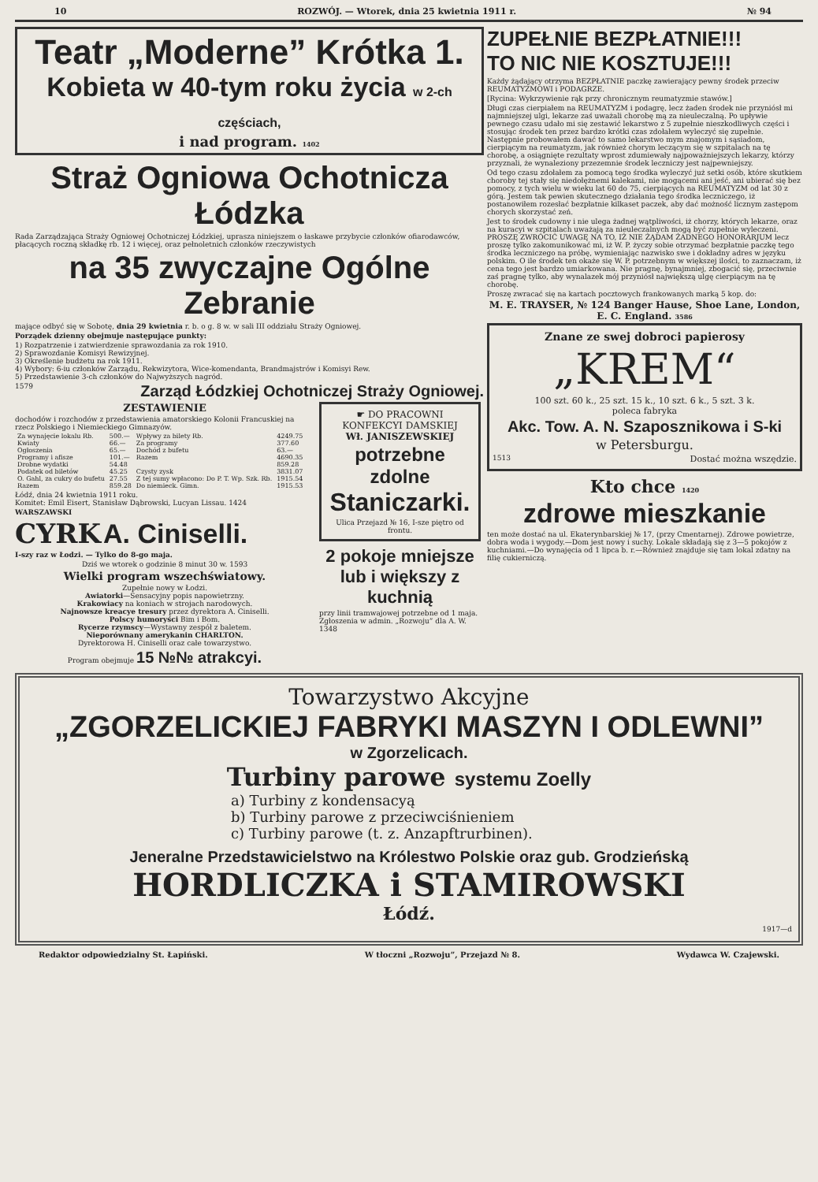10 ROZWÓJ. — Wtorek, dnia 25 kwietnia 1911 r. № 94
Teatr „Moderne” Krótka 1.
Kobieta w 40-tym roku życia w 2-ch częściach,
i nad program. 1402
Straż Ogniowa Ochotnicza Łódzka
Rada Zarządzająca Straży Ogniowej Ochotniczej Łódzkiej, uprasza niniejszem o łaskawe przybycie członków ofiarodawców, płacących roczną składkę rb. 12 i więcej, oraz pełnoletnich członków rzeczywistych
na 35 zwyczajne Ogólne Zebranie
mające odbyć się w Sobotę, dnia 29 kwietnia r. b. o g. 8 w. w sali III oddziału Straży Ogniowej.
Porządek dzienny obejmuje następujące punkty:
1) Rozpatrzenie i zatwierdzenie sprawozdania za rok 1910.
2) Sprawozdanie Komisyi Rewizyjnej.
3) Określenie budżetu na rok 1911.
4) Wybory: 6-iu członków Zarządu, Rekwizytora, Wice-komendanta, Brandmajstrów i Komisyi Rew.
5) Przedstawienie 3-ch członków do Najwyższych nagród.
1579 Zarząd Łódzkiej Ochotniczej Straży Ogniowej.
ZESTAWIENIE
dochodów i rozchodów z przedstawienia amatorskiego Kolonii Francuskiej na rzecz Polskiego i Niemieckiego Gimnazyów.
| Za wynajęcie lokalu Rb. | 500.— | Wpływy za bilety Rb. | 4249.75 |
| Kwiaty | 66.— | Za programy | 377.60 |
| Ogłoszenia | 65.— | Dochód z bufetu | 63.— |
| Programy i afisze | 101.— | Razem | 4690.35 |
| Drobne wydatki | 54.48 | | 859.28 |
| Podatek od biletów | 45.25 | Czysty zysk | 3831.07 |
| O. Gahl, za cukry do bufetu | 27.55 | Z tej sumy wpłacono: Do P. T. Wp. Szk. Rb. | 1915.54 |
| Razem | 859.28 | Do niemieck. Gimn. | 1915.53 |
Łódź, dnia 24 kwietnia 1911 roku.
Komitet: Emil Eisert, Stanisław Dąbrowski, Lucyan Lissau. 1424
WARSZAWSKI
CYRK A. Ciniselli.
I-szy raz w Łodzi. — Tylko do 8-go maja.
Dziś we wtorek o godzinie 8 minut 30 w. 1593
Wielki program wszechświatowy.
Zupełnie nowy w Łodzi.
Awiatorki—Sensacyjny popis napowietrzny.
Krakowiacy na koniach w strojach narodowych.
Najnowsze kreacye tresury przez dyrektora A. Ciniselli.
Polscy humoryści Bim i Bom.
Rycerze rzymscy—Wystawny zespół z baletem.
Nieporównany amerykanin CHARLTON.
Dyrektorowa H. Ciniselli oraz całe towarzystwo.
Program obejmuje 15 №№ atrakcyi.
☛ DO PRACOWNI
KONFEKCYI DAMSKIEJ
Wł. JANISZEWSKIEJ
potrzebne zdolne
Staniczarki.
Ulica Przejazd № 16, I-sze piętro od frontu.
2 pokoje mniejsze lub i większy z kuchnią
przy linii tramwajowej potrzebne od 1 maja. Zgłoszenia w admin. „Rozwoju” dla A. W. 1348
ZUPEŁNIE BEZPŁATNIE!!!
TO NIC NIE KOSZTUJE!!!
Każdy żądający otrzyma BEZPŁATNIE paczkę zawierający pewny środek przeciw REUMATYZMOWI i PODAGRZE.
[Rycina: Wykrzywienie rąk przy chronicznym reumatyzmie stawów.]
Długi czas cierpiałem na REUMATYZM i podagrę, lecz żaden środek nie przyniósł mi najmniejszej ulgi, lekarze zaś uważali chorobę mą za nieuleczalną. Po upływie pewnego czasu udało mi się zestawić lekarstwo z 5 zupełnie nieszkodliwych części i stosując środek ten przez bardzo krótki czas zdołałem wyleczyć się zupełnie. Następnie probowałem dawać to samo lekarstwo mym znajomym i sąsiadom, cierpiącym na reumatyzm, jak również chorym leczącym się w szpitalach na tę chorobę, a osiągnięte rezultaty wprost zdumiewały najpoważniejszych lekarzy, którzy przyznali, że wynaleziony przezemnie środek leczniczy jest najpewniejszy.
Od tego czasu zdołałem za pomocą tego środka wyleczyć już setki osób, które skutkiem choroby tej stały się niedołężnemi kalekami, nie mogącemi ani jeść, ani ubierać się bez pomocy, z tych wielu w wieku lat 60 do 75, cierpiących na REUMATYZM od lat 30 z górą. Jestem tak pewien skutecznego działania tego środka leczniczego, iż postanowiłem rozesłać bezpłatnie kilkaset paczek, aby dać możność licznym zastępom chorych skorzystać zeń.
Jest to środek cudowny i nie ulega żadnej wątpliwości, iż chorzy, których lekarze, oraz na kuracyi w szpitalach uważają za nieuleczalnych mogą być zupełnie wyleczeni. PROSZĘ ZWRÓCIĆ UWAGĘ NA TO, IŻ NIE ŻĄDAM ŻADNEGO HONORARJUM lecz proszę tylko zakomunikować mi, iż W. P. życzy sobie otrzymać bezpłatnie paczkę tego środka leczniczego na próbę, wymieniając nazwisko swe i dokładny adres w języku polskim. O ile środek ten okaże się W. P. potrzebnym w większej ilości, to zaznaczam, iż cena tego jest bardzo umiarkowana. Nie pragnę, bynajmniej, zbogacić się, przeciwnie zaś pragnę tylko, aby wynalazek mój przyniósł największą ulgę cierpiącym na tę chorobę.
Proszę zwracać się na kartach pocztowych frankowanych marką 5 kop. do:
M. E. TRAYSER, № 124 Banger Hause, Shoe Lane, London, E. C. England. 3586
Znane ze swej dobroci papierosy
„KREM“
100 szt. 60 k., 25 szt. 15 k., 10 szt. 6 k., 5 szt. 3 k.
poleca fabryka
Akc. Tow. A. N. Szaposznikowa i S-ki
w Petersburgu.
1513 Dostać można wszędzie.
Kto chce 1420
zdrowe mieszkanie
ten może dostać na ul. Ekaterynbarskiej № 17, (przy Cmentarnej). Zdrowe powietrze, dobra woda i wygody.—Dom jest nowy i suchy. Lokale składają się z 3—5 pokojów z kuchniami.—Do wynajęcia od 1 lipca b. r.—Również znajduje się tam lokal zdatny na filię cukierniczą.
Towarzystwo Akcyjne
„ZGORZELICKIEJ FABRYKI MASZYN I ODLEWNI”
w Zgorzelicach.
Turbiny parowe systemu Zoelly
a) Turbiny z kondensacyą
b) Turbiny parowe z przeciwciśnieniem
c) Turbiny parowe (t. z. Anzapftrurbinen).
Jeneralne Przedstawicielstwo na Królestwo Polskie oraz gub. Grodzieńską
HORDLICZKA i STAMIROWSKI
Łódź.
1917—d
Redaktor odpowiedzialny St. Łapiński. W tłoczni „Rozwoju”, Przejazd № 8. Wydawca W. Czajewski.